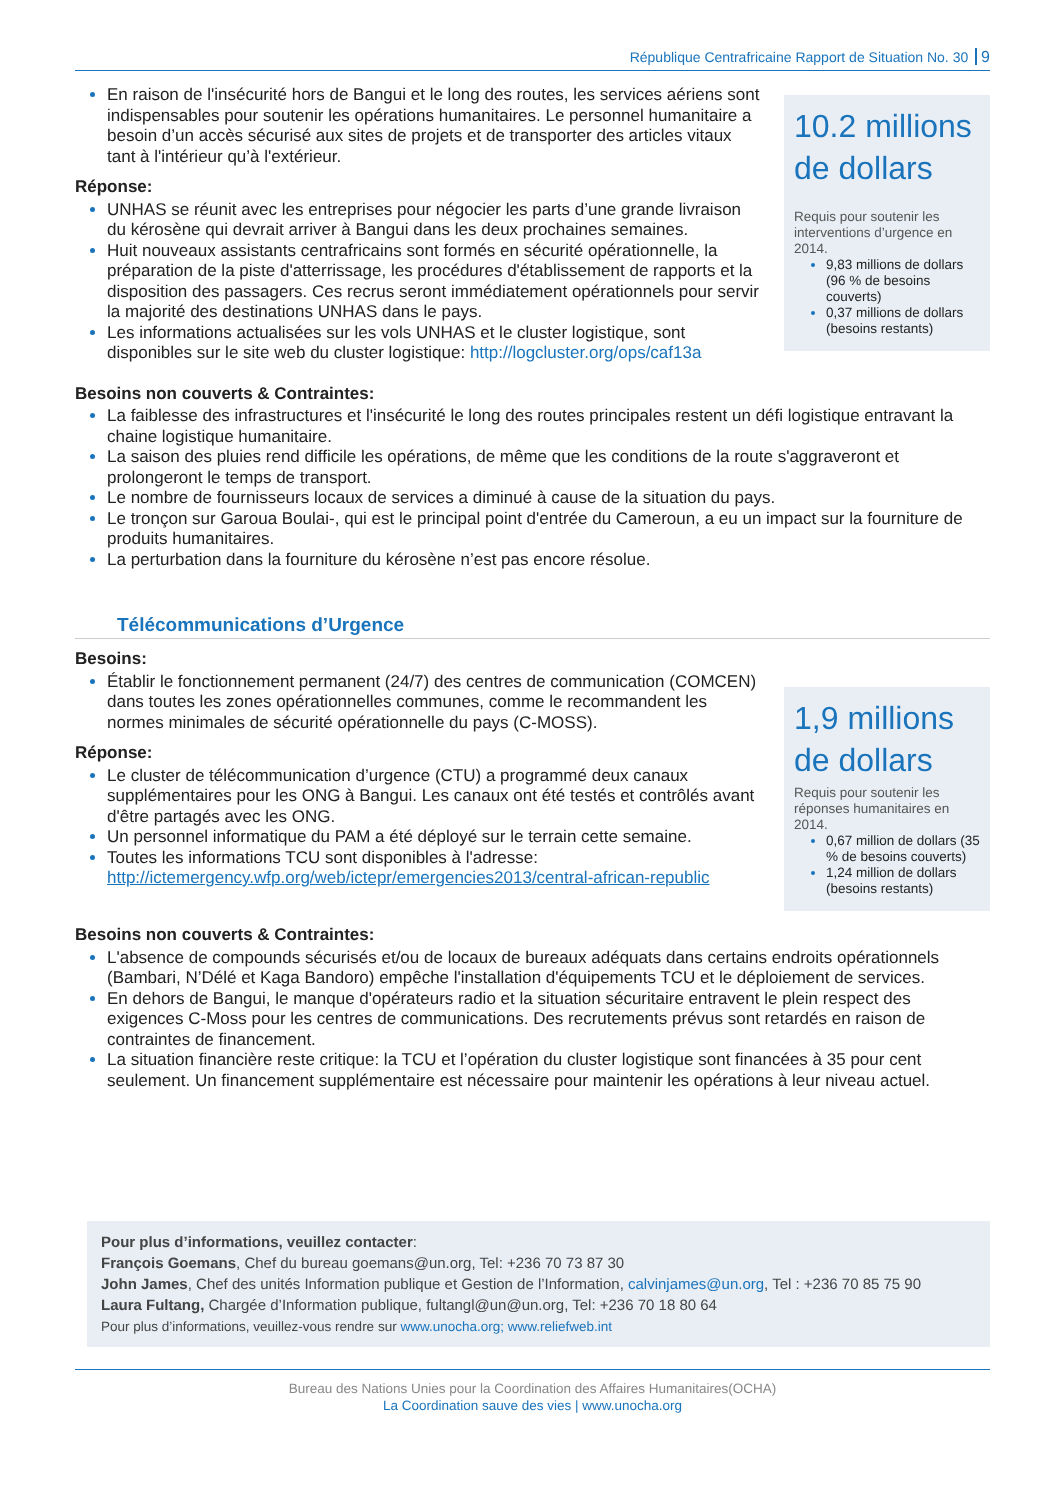République Centrafricaine Rapport de Situation No. 30 9
En raison de l'insécurité hors de Bangui et le long des routes, les services aériens sont indispensables pour soutenir les opérations humanitaires. Le personnel humanitaire a besoin d’un accès sécurisé aux sites de projets et de transporter des articles vitaux tant à l'intérieur qu’à l'extérieur.
Réponse:
UNHAS se réunit avec les entreprises pour négocier les parts d’une grande livraison du kérosène qui devrait arriver à Bangui dans les deux prochaines semaines.
Huit nouveaux assistants centrafricains sont formés en sécurité opérationnelle, la préparation de la piste d'atterrissage, les procédures d'établissement de rapports et la disposition des passagers. Ces recrus seront immédiatement opérationnels pour servir la majorité des destinations UNHAS dans le pays.
Les informations actualisées sur les vols UNHAS et le cluster logistique, sont disponibles sur le site web du cluster logistique: http://logcluster.org/ops/caf13a
10.2 millions de dollars
Requis pour soutenir les interventions d’urgence en 2014.
9,83 millions de dollars (96 % de besoins couverts)
0,37 millions de dollars (besoins restants)
Besoins non couverts & Contraintes:
La faiblesse des infrastructures et l'insécurité le long des routes principales restent un défi logistique entravant la chaine logistique humanitaire.
La saison des pluies rend difficile les opérations, de même que les conditions de la route s'aggraveront et prolongeront le temps de transport.
Le nombre de fournisseurs locaux de services a diminué à cause de la situation du pays.
Le tronçon sur Garoua Boulai-, qui est le principal point d'entrée du Cameroun, a eu un impact sur la fourniture de produits humanitaires.
La perturbation dans la fourniture du kérosène n’est pas encore résolue.
Télécommunications d’Urgence
Besoins:
Établir le fonctionnement permanent (24/7) des centres de communication (COMCEN) dans toutes les zones opérationnelles communes, comme le recommandent les normes minimales de sécurité opérationnelle du pays (C-MOSS).
Réponse:
Le cluster de télécommunication d’urgence (CTU) a programmé deux canaux supplémentaires pour les ONG à Bangui. Les canaux ont été testés et contrôlés avant d'être partagés avec les ONG.
Un personnel informatique du PAM a été déployé sur le terrain cette semaine.
Toutes les informations TCU sont disponibles à l'adresse: http://ictemergency.wfp.org/web/ictepr/emergencies2013/central-african-republic
1,9 millions de dollars
Requis pour soutenir les réponses humanitaires en 2014.
0,67 million de dollars (35 % de besoins couverts)
1,24 million de dollars (besoins restants)
Besoins non couverts & Contraintes:
L'absence de compounds sécurisés et/ou de locaux de bureaux adéquats dans certains endroits opérationnels (Bambari, N’Délé et Kaga Bandoro) empêche l'installation d'équipements TCU et le déploiement de services.
En dehors de Bangui, le manque d'opérateurs radio et la situation sécuritaire entravent le plein respect des exigences C-Moss pour les centres de communications. Des recrutements prévus sont retardés en raison de contraintes de financement.
La situation financière reste critique: la TCU et l’opération du cluster logistique sont financées à 35 pour cent seulement. Un financement supplémentaire est nécessaire pour maintenir les opérations à leur niveau actuel.
Pour plus d’informations, veuillez contacter:
François Goemans, Chef du bureau goemans@un.org, Tel: +236 70 73 87 30
John James, Chef des unités Information publique et Gestion de l’Information, calvinjames@un.org, Tel : +236 70 85 75 90
Laura Fultang, Chargée d’Information publique, fultangl@un@un.org, Tel: +236 70 18 80 64
Pour plus d’informations, veuillez-vous rendre sur www.unocha.org; www.reliefweb.int
Bureau des Nations Unies pour la Coordination des Affaires Humanitaires(OCHA)
La Coordination sauve des vies | www.unocha.org